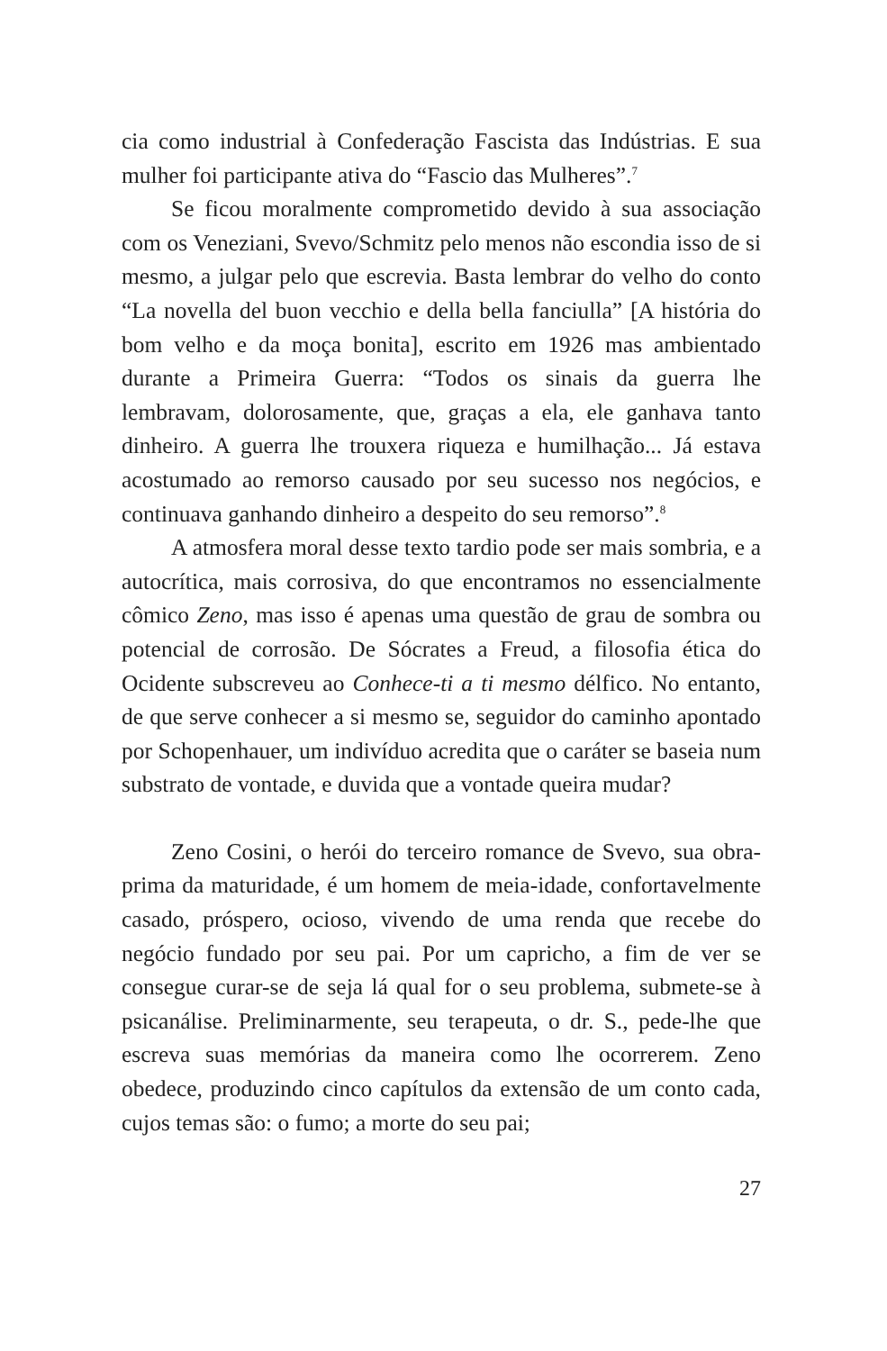cia como industrial à Confederação Fascista das Indústrias. E sua mulher foi participante ativa do “Fascio das Mulheres”.<sup>7</sup>
Se ficou moralmente comprometido devido à sua associação com os Veneziani, Svevo/Schmitz pelo menos não escondia isso de si mesmo, a julgar pelo que escrevia. Basta lembrar do velho do conto “La novella del buon vecchio e della bella fanciulla” [A história do bom velho e da moça bonita], escrito em 1926 mas ambientado durante a Primeira Guerra: “Todos os sinais da guerra lhe lembravam, dolorosamente, que, graças a ela, ele ganhava tanto dinheiro. A guerra lhe trouxera riqueza e humilhação... Já estava acostumado ao remorso causado por seu sucesso nos negócios, e continuava ganhando dinheiro a despeito do seu remorso”.<sup>8</sup>
A atmosfera moral desse texto tardio pode ser mais sombria, e a autocrítica, mais corrosiva, do que encontramos no essencialmente cômico Zeno, mas isso é apenas uma questão de grau de sombra ou potencial de corrosão. De Sócrates a Freud, a filosofia ética do Ocidente subscreveu ao Conhece-ti a ti mesmo délfico. No entanto, de que serve conhecer a si mesmo se, seguidor do caminho apontado por Schopenhauer, um indivíduo acredita que o caráter se baseia num substrato de vontade, e duvida que a vontade queira mudar?
Zeno Cosini, o herói do terceiro romance de Svevo, sua obra-prima da maturidade, é um homem de meia-idade, confortavelmente casado, próspero, ocioso, vivendo de uma renda que recebe do negócio fundado por seu pai. Por um capricho, a fim de ver se consegue curar-se de seja lá qual for o seu problema, submete-se à psicanálise. Preliminarmente, seu terapeuta, o dr. S., pede-lhe que escreva suas memórias da maneira como lhe ocorrerem. Zeno obedece, produzindo cinco capítulos da extensão de um conto cada, cujos temas são: o fumo; a morte do seu pai;
27